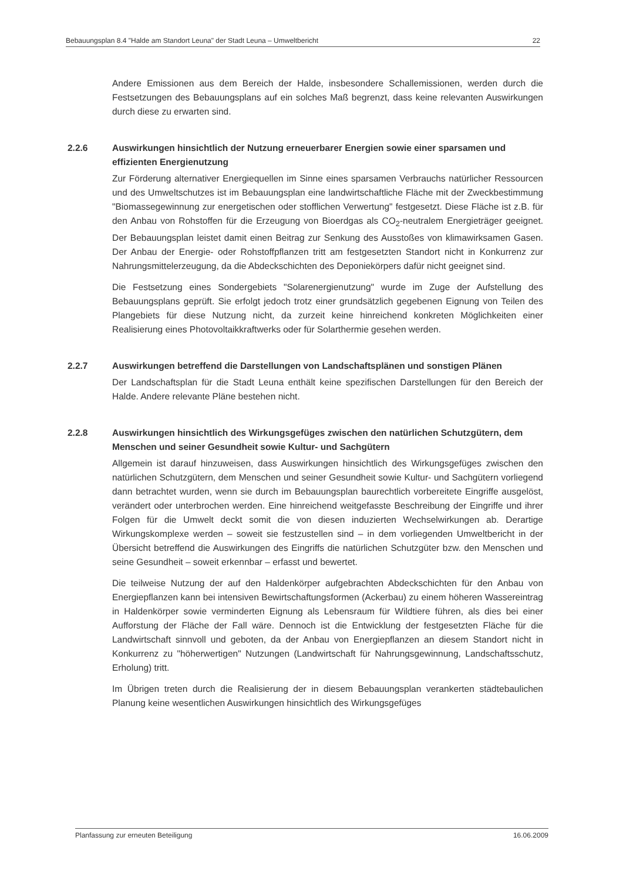Bebauungsplan 8.4 "Halde am Standort Leuna" der Stadt Leuna – Umweltbericht 22
Andere Emissionen aus dem Bereich der Halde, insbesondere Schallemissionen, werden durch die Festsetzungen des Bebauungsplans auf ein solches Maß begrenzt, dass keine relevanten Auswirkungen durch diese zu erwarten sind.
2.2.6 Auswirkungen hinsichtlich der Nutzung erneuerbarer Energien sowie einer sparsamen und effizienten Energienutzung
Zur Förderung alternativer Energiequellen im Sinne eines sparsamen Verbrauchs natürlicher Ressourcen und des Umweltschutzes ist im Bebauungsplan eine landwirtschaftliche Fläche mit der Zweckbestimmung "Biomassegewinnung zur energetischen oder stofflichen Verwertung" festgesetzt. Diese Fläche ist z.B. für den Anbau von Rohstoffen für die Erzeugung von Bioerdgas als CO<sub>2</sub>-neutralem Energieträger geeignet. Der Bebauungsplan leistet damit einen Beitrag zur Senkung des Ausstoßes von klimawirksamen Gasen. Der Anbau der Energie- oder Rohstoffpflanzen tritt am festgesetzten Standort nicht in Konkurrenz zur Nahrungsmittelerzeugung, da die Abdeckschichten des Deponiekörpers dafür nicht geeignet sind.
Die Festsetzung eines Sondergebiets "Solarenergienutzung" wurde im Zuge der Aufstellung des Bebauungsplans geprüft. Sie erfolgt jedoch trotz einer grundsätzlich gegebenen Eignung von Teilen des Plangebiets für diese Nutzung nicht, da zurzeit keine hinreichend konkreten Möglichkeiten einer Realisierung eines Photovoltaikkraftwerks oder für Solarthermie gesehen werden.
2.2.7 Auswirkungen betreffend die Darstellungen von Landschaftsplänen und sonstigen Plänen
Der Landschaftsplan für die Stadt Leuna enthält keine spezifischen Darstellungen für den Bereich der Halde. Andere relevante Pläne bestehen nicht.
2.2.8 Auswirkungen hinsichtlich des Wirkungsgefüges zwischen den natürlichen Schutzgütern, dem Menschen und seiner Gesundheit sowie Kultur- und Sachgütern
Allgemein ist darauf hinzuweisen, dass Auswirkungen hinsichtlich des Wirkungsgefüges zwischen den natürlichen Schutzgütern, dem Menschen und seiner Gesundheit sowie Kultur- und Sachgütern vorliegend dann betrachtet wurden, wenn sie durch im Bebauungsplan baurechtlich vorbereitete Eingriffe ausgelöst, verändert oder unterbrochen werden. Eine hinreichend weitgefasste Beschreibung der Eingriffe und ihrer Folgen für die Umwelt deckt somit die von diesen induzierten Wechselwirkungen ab. Derartige Wirkungskomplexe werden – soweit sie festzustellen sind – in dem vorliegenden Umweltbericht in der Übersicht betreffend die Auswirkungen des Eingriffs die natürlichen Schutzgüter bzw. den Menschen und seine Gesundheit – soweit erkennbar – erfasst und bewertet.
Die teilweise Nutzung der auf den Haldenkörper aufgebrachten Abdeckschichten für den Anbau von Energiepflanzen kann bei intensiven Bewirtschaftungsformen (Ackerbau) zu einem höheren Wassereintrag in Haldenkörper sowie verminderten Eignung als Lebensraum für Wildtiere führen, als dies bei einer Aufforstung der Fläche der Fall wäre. Dennoch ist die Entwicklung der festgesetzten Fläche für die Landwirtschaft sinnvoll und geboten, da der Anbau von Energiepflanzen an diesem Standort nicht in Konkurrenz zu "höherwertigen" Nutzungen (Landwirtschaft für Nahrungsgewinnung, Landschaftsschutz, Erholung) tritt.
Im Übrigen treten durch die Realisierung der in diesem Bebauungsplan verankerten städtebaulichen Planung keine wesentlichen Auswirkungen hinsichtlich des Wirkungsgefüges
Planfassung zur erneuten Beteiligung 16.06.2009